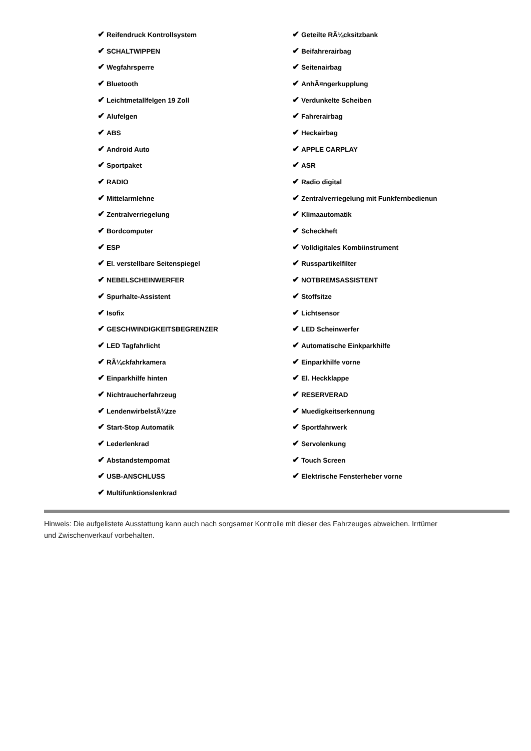| ✔ Reifendruck Kontrollsystem | ✔ Geteilte RÃ¼cksitzbank |
| ✔ SCHALTWIPPEN | ✔ Beifahrerairbag |
| ✔ Wegfahrsperre | ✔ Seitenairbag |
| ✔ Bluetooth | ✔ AnhÃ¤ngerkupplung |
| ✔ Leichtmetallfelgen 19 Zoll | ✔ Verdunkelte Scheiben |
| ✔ Alufelgen | ✔ Fahrerairbag |
| ✔ ABS | ✔ Heckairbag |
| ✔ Android Auto | ✔ APPLE CARPLAY |
| ✔ Sportpaket | ✔ ASR |
| ✔ RADIO | ✔ Radio digital |
| ✔ Mittelarmlehne | ✔ Zentralverriegelung mit Funkfernbedienun |
| ✔ Zentralverriegelung | ✔ Klimaautomatik |
| ✔ Bordcomputer | ✔ Scheckheft |
| ✔ ESP | ✔ Volldigitales Kombiinstrument |
| ✔ El. verstellbare Seitenspiegel | ✔ Russpartikelfilter |
| ✔ NEBELSCHEINWERFER | ✔ NOTBREMSASSISTENT |
| ✔ Spurhalte-Assistent | ✔ Stoffsitze |
| ✔ Isofix | ✔ Lichtsensor |
| ✔ GESCHWINDIGKEITSBEGRENZER | ✔ LED Scheinwerfer |
| ✔ LED Tagfahrlicht | ✔ Automatische Einkparkhilfe |
| ✔ RÃ¼ckfahrkamera | ✔ Einparkhilfe vorne |
| ✔ Einparkhilfe hinten | ✔ El. Heckklappe |
| ✔ Nichtraucherfahrzeug | ✔ RESERVERAD |
| ✔ LendenwirbelstÃ¼tze | ✔ Muedigkeitserkennung |
| ✔ Start-Stop Automatik | ✔ Sportfahrwerk |
| ✔ Lederlenkrad | ✔ Servolenkung |
| ✔ Abstandstempomat | ✔ Touch Screen |
| ✔ USB-ANSCHLUSS | ✔ Elektrische Fensterheber vorne |
| ✔ Multifunktionslenkrad | |
Hinweis: Die aufgelistete Ausstattung kann auch nach sorgsamer Kontrolle mit dieser des Fahrzeuges abweichen. Irrtümer und Zwischenverkauf vorbehalten.